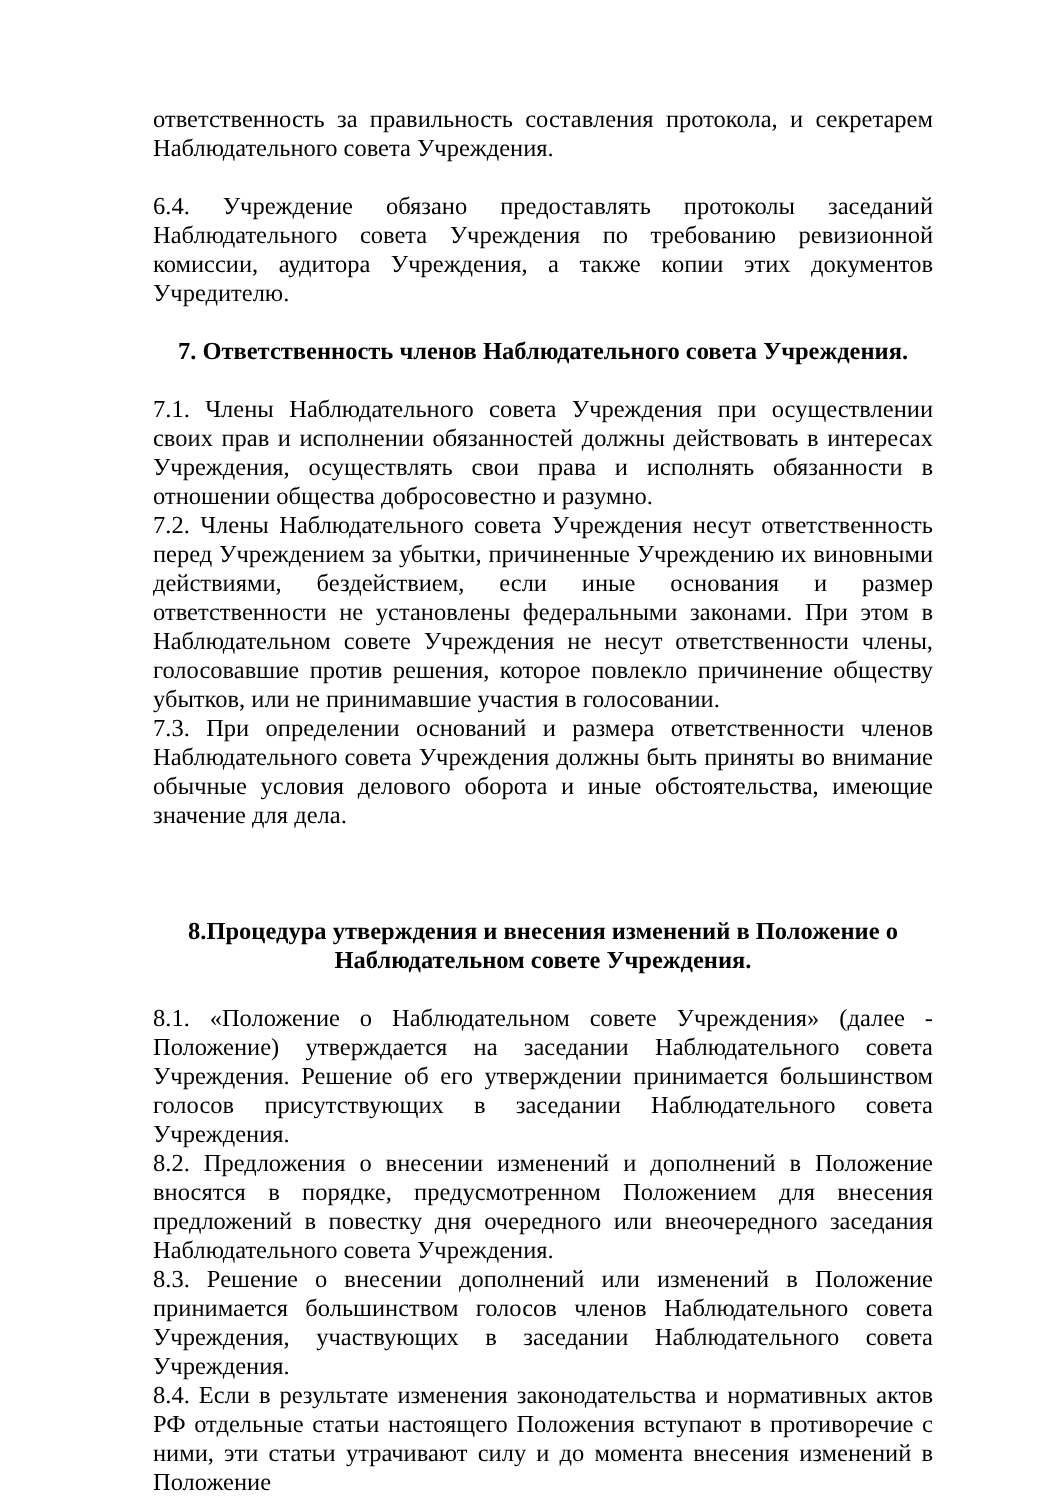ответственность за правильность составления протокола, и секретарем Наблюдательного совета Учреждения.
6.4. Учреждение обязано предоставлять протоколы заседаний Наблюдательного совета Учреждения по требованию ревизионной комиссии, аудитора Учреждения, а также копии этих документов Учредителю.
7. Ответственность членов Наблюдательного совета Учреждения.
7.1. Члены Наблюдательного совета Учреждения при осуществлении своих прав и исполнении обязанностей должны действовать в интересах Учреждения, осуществлять свои права и исполнять обязанности в отношении общества добросовестно и разумно.
7.2. Члены Наблюдательного совета Учреждения несут ответственность перед Учреждением за убытки, причиненные Учреждению их виновными действиями, бездействием, если иные основания и размер ответственности не установлены федеральными законами. При этом в Наблюдательном совете Учреждения не несут ответственности члены, голосовавшие против решения, которое повлекло причинение обществу убытков, или не принимавшие участия в голосовании.
7.3. При определении оснований и размера ответственности членов Наблюдательного совета Учреждения должны быть приняты во внимание обычные условия делового оборота и иные обстоятельства, имеющие значение для дела.
8.Процедура утверждения и внесения изменений в Положение о Наблюдательном совете Учреждения.
8.1. «Положение о Наблюдательном совете Учреждения» (далее - Положение) утверждается на заседании Наблюдательного совета Учреждения. Решение об его утверждении принимается большинством голосов присутствующих в заседании Наблюдательного совета Учреждения.
8.2. Предложения о внесении изменений и дополнений в Положение вносятся в порядке, предусмотренном Положением для внесения предложений в повестку дня очередного или внеочередного заседания Наблюдательного совета Учреждения.
8.3. Решение о внесении дополнений или изменений в Положение принимается большинством голосов членов Наблюдательного совета Учреждения, участвующих в заседании Наблюдательного совета Учреждения.
8.4. Если в результате изменения законодательства и нормативных актов РФ отдельные статьи настоящего Положения вступают в противоречие с ними, эти статьи утрачивают силу и до момента внесения изменений в Положение